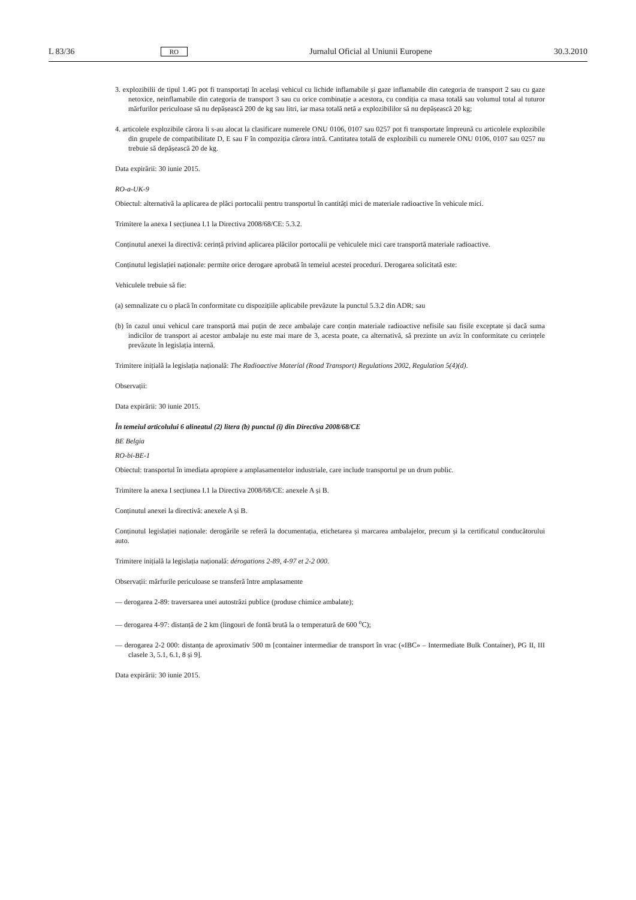L 83/36 RO Jurnalul Oficial al Uniunii Europene 30.3.2010
3. explozibilii de tipul 1.4G pot fi transportați în același vehicul cu lichide inflamabile și gaze inflamabile din categoria de transport 2 sau cu gaze netoxice, neinflamabile din categoria de transport 3 sau cu orice combinație a acestora, cu condiția ca masa totală sau volumul total al tuturor mărfurilor periculoase să nu depășească 200 de kg sau litri, iar masa totală netă a explozibililor să nu depășească 20 kg;
4. articolele explozibile cărora li s-au alocat la clasificare numerele ONU 0106, 0107 sau 0257 pot fi transportate împreună cu articolele explozibile din grupele de compatibilitate D, E sau F în compoziția cărora intră. Cantitatea totală de explozibili cu numerele ONU 0106, 0107 sau 0257 nu trebuie să depășească 20 de kg.
Data expirării: 30 iunie 2015.
RO-a-UK-9
Obiectul: alternativă la aplicarea de plăci portocalii pentru transportul în cantități mici de materiale radioactive în vehicule mici.
Trimitere la anexa I secțiunea I.1 la Directiva 2008/68/CE: 5.3.2.
Conținutul anexei la directivă: cerință privind aplicarea plăcilor portocalii pe vehiculele mici care transportă materiale radioactive.
Conținutul legislației naționale: permite orice derogare aprobată în temeiul acestei proceduri. Derogarea solicitată este:
Vehiculele trebuie să fie:
(a) semnalizate cu o placă în conformitate cu dispozițiile aplicabile prevăzute la punctul 5.3.2 din ADR; sau
(b) în cazul unui vehicul care transportă mai puțin de zece ambalaje care conțin materiale radioactive nefisile sau fisile exceptate și dacă suma indicilor de transport ai acestor ambalaje nu este mai mare de 3, acesta poate, ca alternativă, să prezinte un aviz în conformitate cu cerințele prevăzute în legislația internă.
Trimitere inițială la legislația națională: The Radioactive Material (Road Transport) Regulations 2002, Regulation 5(4)(d).
Observații:
Data expirării: 30 iunie 2015.
În temeiul articolului 6 alineatul (2) litera (b) punctul (i) din Directiva 2008/68/CE
BE Belgia
RO-bi-BE-1
Obiectul: transportul în imediata apropiere a amplasamentelor industriale, care include transportul pe un drum public.
Trimitere la anexa I secțiunea I.1 la Directiva 2008/68/CE: anexele A și B.
Conținutul anexei la directivă: anexele A și B.
Conținutul legislației naționale: derogările se referă la documentația, etichetarea și marcarea ambalajelor, precum și la certificatul conducătorului auto.
Trimitere inițială la legislația națională: dérogations 2-89, 4-97 et 2-2 000.
Observații: mărfurile periculoase se transferă între amplasamente
— derogarea 2-89: traversarea unei autostrăzi publice (produse chimice ambalate);
— derogarea 4-97: distanță de 2 km (lingouri de fontă brută la o temperatură de 600 <sup>o</sup>C);
— derogarea 2-2 000: distanța de aproximativ 500 m [container intermediar de transport în vrac («IBC» – Intermediate Bulk Container), PG II, III clasele 3, 5.1, 6.1, 8 și 9].
Data expirării: 30 iunie 2015.